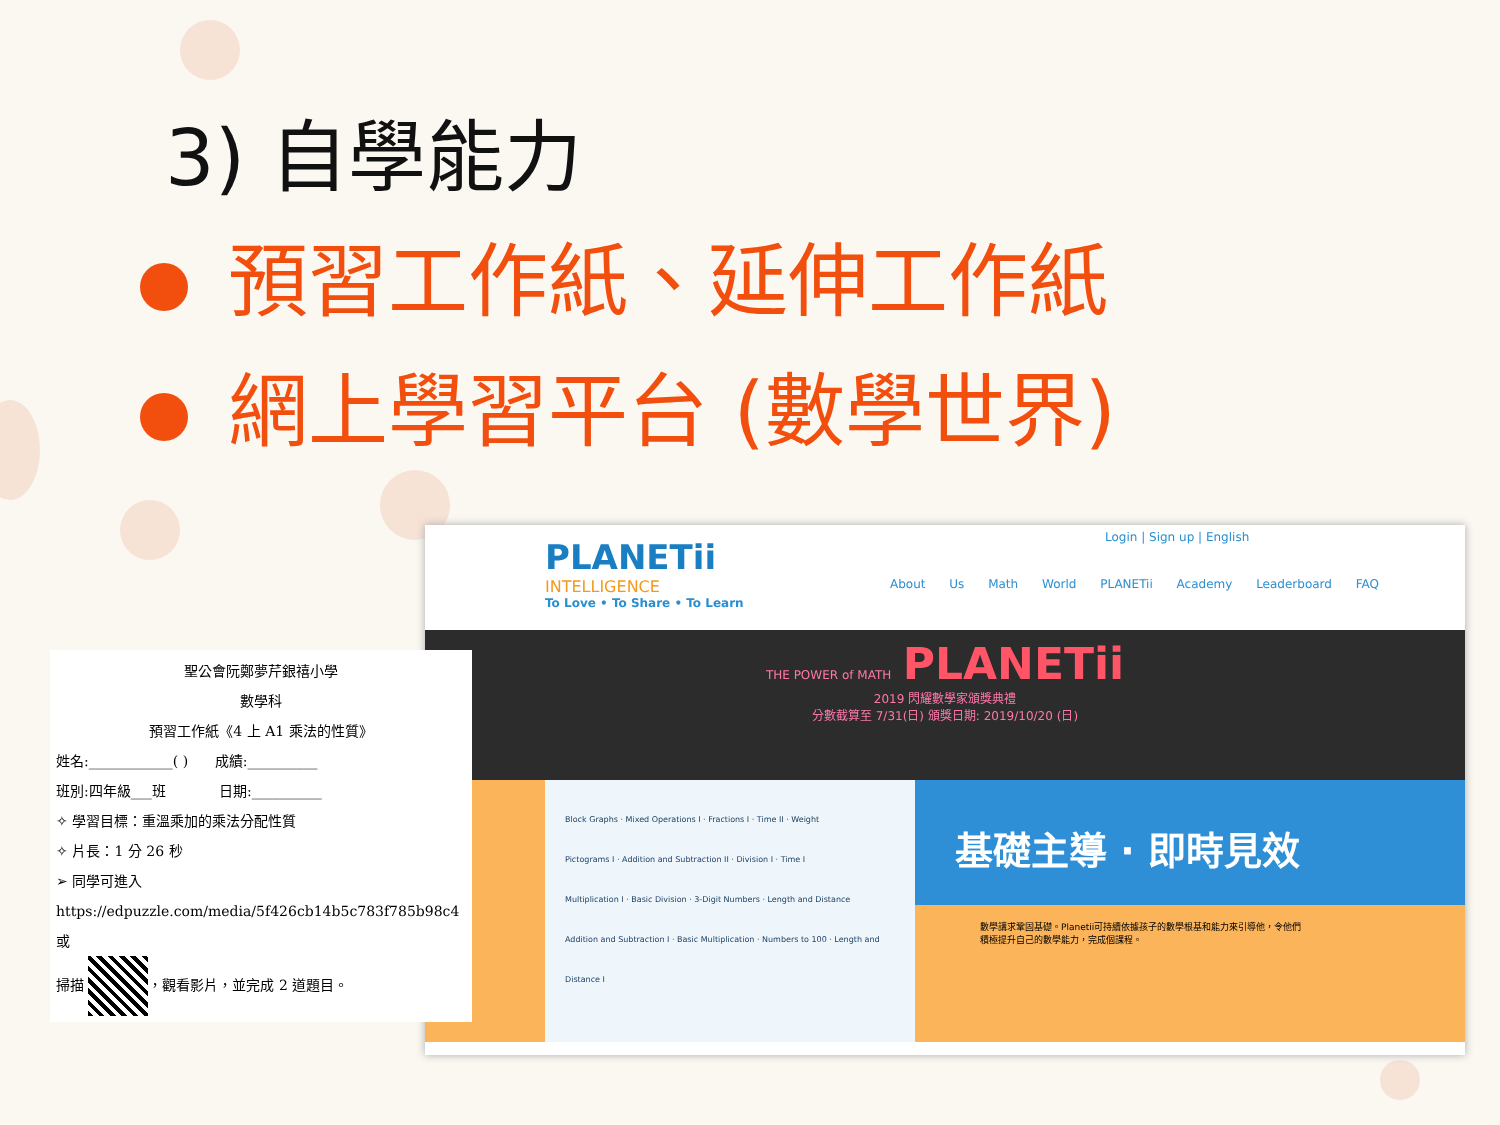3) 自學能力
預習工作紙、延伸工作紙
網上學習平台 (數學世界)
PLANETii
INTELLIGENCE
To Love • To Share • To Learn
Login | Sign up | English
About Us Math World PLANETii Academy Leaderboard FAQ
THE POWER of MATH PLANETii
2019 閃耀數學家頒獎典禮
分數截算至 7/31(日) 頒獎日期: 2019/10/20 (日)
Block Graphs · Mixed Operations I · Fractions I · Time II · Weight
Pictograms I · Addition and Subtraction II · Division I · Time I
Multiplication I · Basic Division · 3-Digit Numbers · Length and Distance
Addition and Subtraction I · Basic Multiplication · Numbers to 100 · Length and Distance I
基礎主導 · 即時見效
數學講求鞏固基礎。Planetii可持續依據孩子的數學根基和能力來引導他，令他們積極提升自己的數學能力，完成個課程。
聖公會阮鄭夢芹銀禧小學
數學科
預習工作紙《4 上 A1 乘法的性質》
姓名:____________( ) 成績:__________
班別:四年級___班 日期:__________
✧ 學習目標：重溫乘加的乘法分配性質
✧ 片長：1 分 26 秒
➢ 同學可進入
https://edpuzzle.com/media/5f426cb14b5c783f785b98c4 或
掃描 ，觀看影片，並完成 2 道題目。